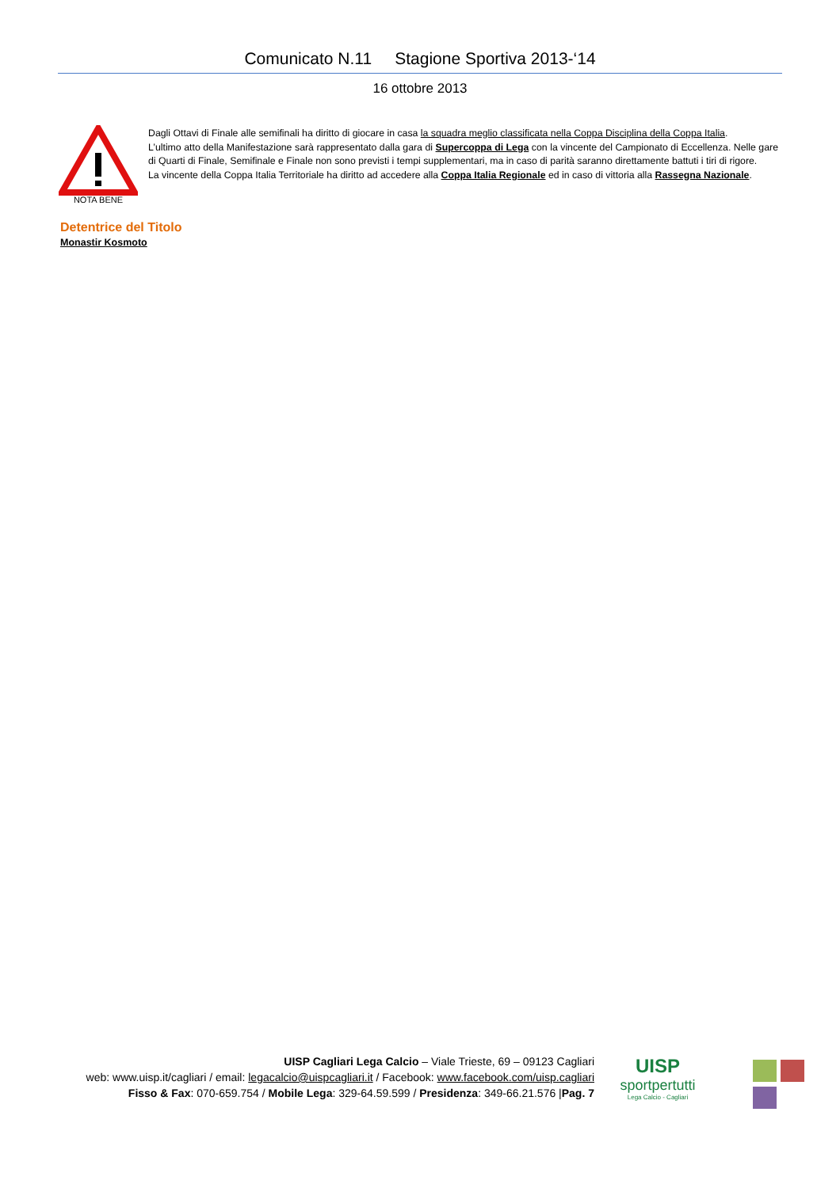Comunicato N.11 Stagione Sportiva 2013-‘14
16 ottobre 2013
NOTA BENE
Dagli Ottavi di Finale alle semifinali ha diritto di giocare in casa la squadra meglio classificata nella Coppa Disciplina della Coppa Italia.
L’ultimo atto della Manifestazione sarà rappresentato dalla gara di Supercoppa di Lega con la vincente del Campionato di Eccellenza. Nelle gare di Quarti di Finale, Semifinale e Finale non sono previsti i tempi supplementari, ma in caso di parità saranno direttamente battuti i tiri di rigore.
La vincente della Coppa Italia Territoriale ha diritto ad accedere alla Coppa Italia Regionale ed in caso di vittoria alla Rassegna Nazionale.
Detentrice del Titolo
Monastir Kosmoto
UISP Cagliari Lega Calcio – Viale Trieste, 69 – 09123 Cagliari
web: www.uisp.it/cagliari / email: legacalcio@uispcagliari.it / Facebook: www.facebook.com/uisp.cagliari
Fisso & Fax: 070-659.754 / Mobile Lega: 329-64.59.599 / Presidenza: 349-66.21.576 |Pag. 7
UISP
sportpertutti
Lega Calcio - Cagliari